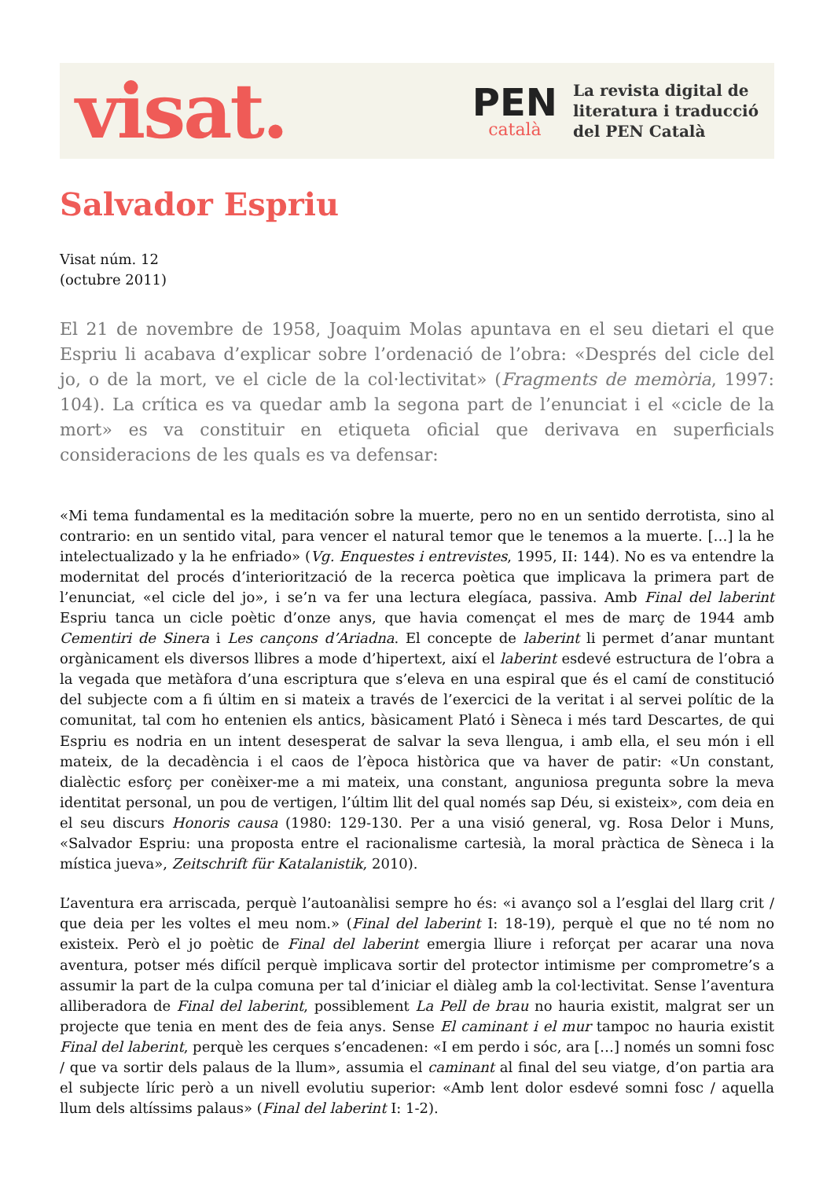visat.
PEN
català
La revista digital de
literatura i traducció
del PEN Català
Salvador Espriu
Visat núm. 12
(octubre 2011)
El 21 de novembre de 1958, Joaquim Molas apuntava en el seu dietari el que Espriu li acabava d’explicar sobre l’ordenació de l’obra: «Després del cicle del jo, o de la mort, ve el cicle de la col·lectivitat» (Fragments de memòria, 1997: 104). La crítica es va quedar amb la segona part de l’enunciat i el «cicle de la mort» es va constituir en etiqueta oficial que derivava en superficials consideracions de les quals es va defensar:
«Mi tema fundamental es la meditación sobre la muerte, pero no en un sentido derrotista, sino al contrario: en un sentido vital, para vencer el natural temor que le tenemos a la muerte. […] la he intelectualizado y la he enfriado» (Vg. Enquestes i entrevistes, 1995, II: 144). No es va entendre la modernitat del procés d’interiorització de la recerca poètica que implicava la primera part de l’enunciat, «el cicle del jo», i se’n va fer una lectura elegíaca, passiva. Amb Final del laberint Espriu tanca un cicle poètic d’onze anys, que havia començat el mes de març de 1944 amb Cementiri de Sinera i Les cançons d’Ariadna. El concepte de laberint li permet d’anar muntant orgànicament els diversos llibres a mode d’hipertext, així el laberint esdevé estructura de l’obra a la vegada que metàfora d’una escriptura que s’eleva en una espiral que és el camí de constitució del subjecte com a fi últim en si mateix a través de l’exercici de la veritat i al servei polític de la comunitat, tal com ho entenien els antics, bàsicament Plató i Sèneca i més tard Descartes, de qui Espriu es nodria en un intent desesperat de salvar la seva llengua, i amb ella, el seu món i ell mateix, de la decadència i el caos de l’època històrica que va haver de patir: «Un constant, dialèctic esforç per conèixer-me a mi mateix, una constant, anguniosa pregunta sobre la meva identitat personal, un pou de vertigen, l’últim llit del qual només sap Déu, si existeix», com deia en el seu discurs Honoris causa (1980: 129-130. Per a una visió general, vg. Rosa Delor i Muns, «Salvador Espriu: una proposta entre el racionalisme cartesià, la moral pràctica de Sèneca i la mística jueva», Zeitschrift für Katalanistik, 2010).
L’aventura era arriscada, perquè l’autoanàlisi sempre ho és: «i avanço sol a l’esglai del llarg crit / que deia per les voltes el meu nom.» (Final del laberint I: 18-19), perquè el que no té nom no existeix. Però el jo poètic de Final del laberint emergia lliure i reforçat per acarar una nova aventura, potser més difícil perquè implicava sortir del protector intimisme per comprometre’s a assumir la part de la culpa comuna per tal d’iniciar el diàleg amb la col·lectivitat. Sense l’aventura alliberadora de Final del laberint, possiblement La Pell de brau no hauria existit, malgrat ser un projecte que tenia en ment des de feia anys. Sense El caminant i el mur tampoc no hauria existit Final del laberint, perquè les cerques s’encadenen: «I em perdo i sóc, ara […] només un somni fosc / que va sortir dels palaus de la llum», assumia el caminant al final del seu viatge, d’on partia ara el subjecte líric però a un nivell evolutiu superior: «Amb lent dolor esdevé somni fosc / aquella llum dels altíssims palaus» (Final del laberint I: 1-2).